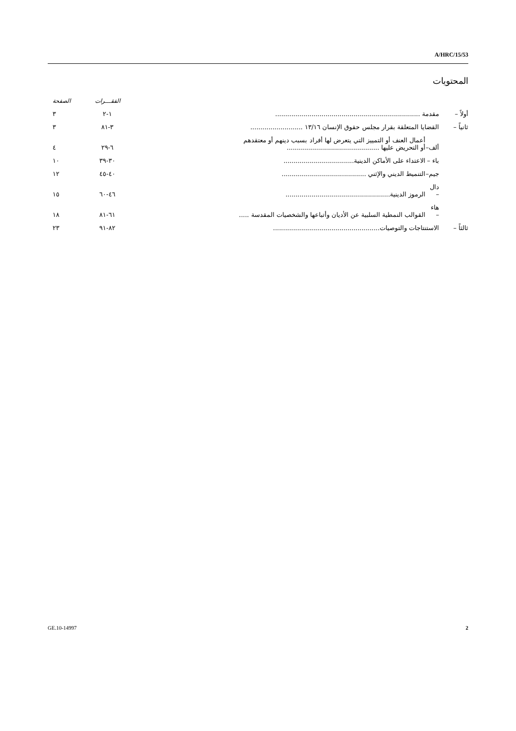A/HRC/15/53
المحتويات
| | | | الفقـــرات | الصفحة |
| أولاً – | مقدمة ........................................................................ | | ١-٢ | ٣ |
| ثانياً – | القضايا المتعلقة بقرار مجلس حقوق الإنسان ١٣/١٦ .......................... | | ٣-٨١ | ٣ |
| | ألف– | أعمال العنف أو التمييز التي يتعرض لها أفراد بسبب دينهم أو معتقدهم أو التحريض عليها .............................................. | ٦-٢٩ | ٤ |
| | باء – | الاعتداء على الأماكن الدينية................................... | ٣٠-٣٩ | ١٠ |
| | جيم– | التنميط الديني والإثني .......................................... | ٤٠-٤٥ | ١٢ |
| | دال – | الرموز الدينية.................................................... | ٤٦-٦٠ | ١٥ |
| | هاء – | القوالب النمطية السلبية عن الأديان وأتباعها والشخصيات المقدسة ..... | ٦١-٨١ | ١٨ |
| ثالثاً – | الاستنتاجات والتوصيات..................................................... | | ٨٢-٩١ | ٢٣ |
GE.10-14997 2